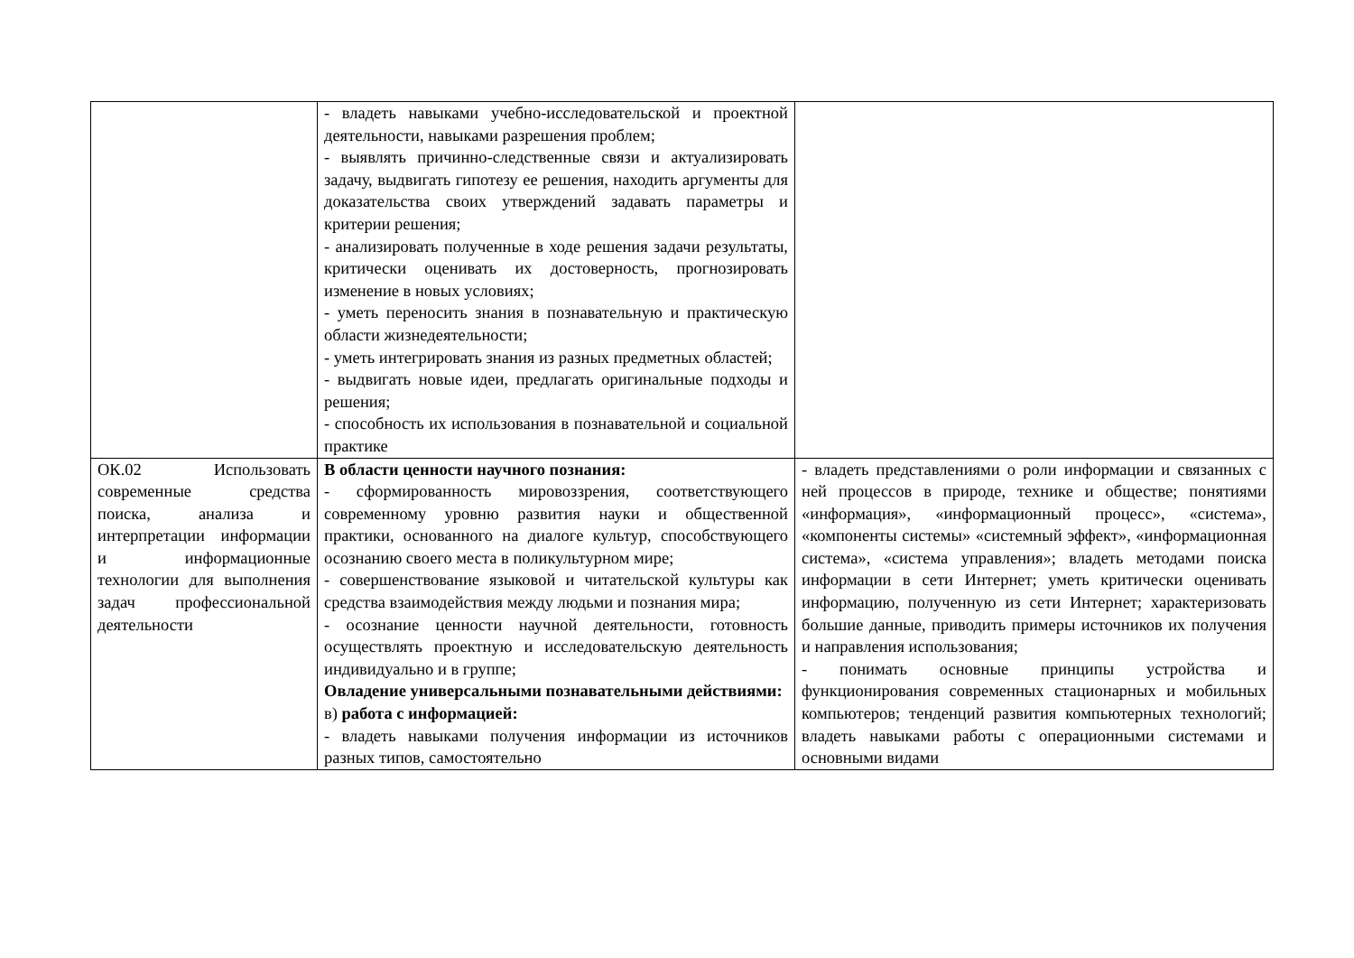| | - владеть навыками учебно-исследовательской и проектной деятельности, навыками разрешения проблем; - выявлять причинно-следственные связи и актуализировать задачу, выдвигать гипотезу ее решения, находить аргументы для доказательства своих утверждений задавать параметры и критерии решения; - анализировать полученные в ходе решения задачи результаты, критически оценивать их достоверность, прогнозировать изменение в новых условиях; - уметь переносить знания в познавательную и практическую области жизнедеятельности; - уметь интегрировать знания из разных предметных областей; - выдвигать новые идеи, предлагать оригинальные подходы и решения; - способность их использования в познавательной и социальной практике | |
| ОК.02 Использовать современные средства поиска, анализа и интерпретации информации и информационные технологии для выполнения задач профессиональной деятельности | В области ценности научного познания: - сформированность мировоззрения, соответствующего современному уровню развития науки и общественной практики, основанного на диалоге культур, способствующего осознанию своего места в поликультурном мире; - совершенствование языковой и читательской культуры как средства взаимодействия между людьми и познания мира; - осознание ценности научной деятельности, готовность осуществлять проектную и исследовательскую деятельность индивидуально и в группе; Овладение универсальными познавательными действиями: в) работа с информацией: - владеть навыками получения информации из источников разных типов, самостоятельно | - владеть представлениями о роли информации и связанных с ней процессов в природе, технике и обществе; понятиями «информация», «информационный процесс», «система», «компоненты системы» «системный эффект», «информационная система», «система управления»; владеть методами поиска информации в сети Интернет; уметь критически оценивать информацию, полученную из сети Интернет; характеризовать большие данные, приводить примеры источников их получения и направления использования; - понимать основные принципы устройства и функционирования современных стационарных и мобильных компьютеров; тенденций развития компьютерных технологий; владеть навыками работы с операционными системами и основными видами |